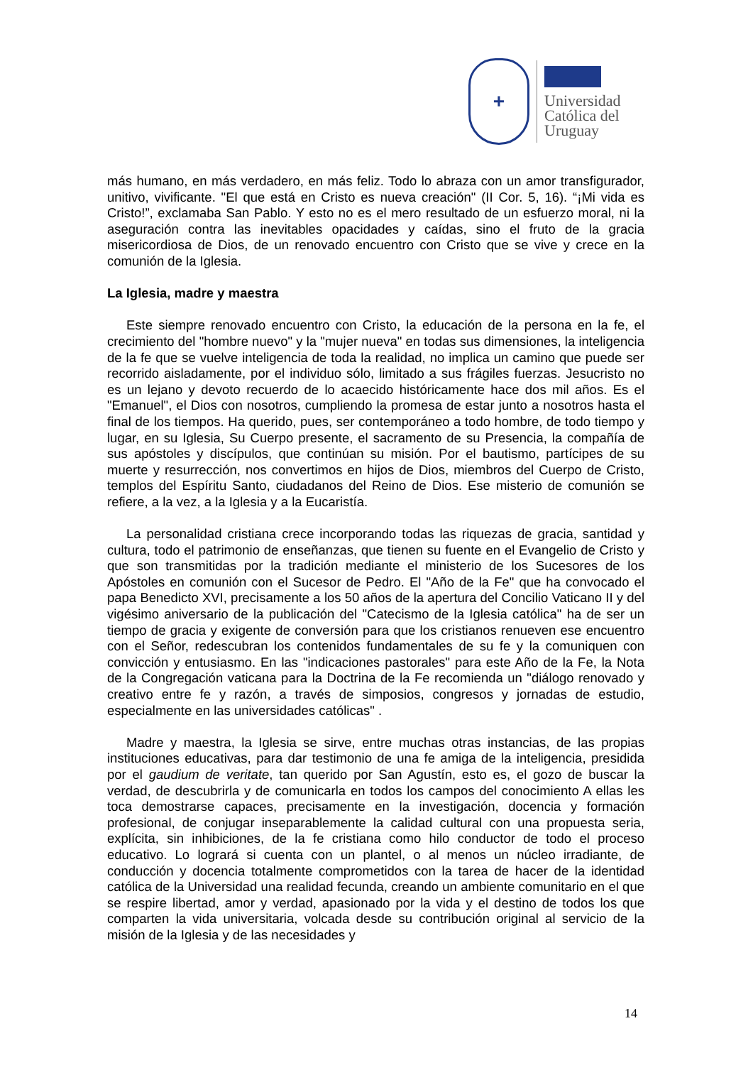+
Universidad
Católica del
Uruguay
más humano, en más verdadero, en más feliz. Todo lo abraza con un amor transfigurador, unitivo, vivificante. "El que está en Cristo es nueva creación" (II Cor. 5, 16). “¡Mi vida es Cristo!”, exclamaba San Pablo. Y esto no es el mero resultado de un esfuerzo moral, ni la aseguración contra las inevitables opacidades y caídas, sino el fruto de la gracia misericordiosa de Dios, de un renovado encuentro con Cristo que se vive y crece en la comunión de la Iglesia.
La Iglesia, madre y maestra
Este siempre renovado encuentro con Cristo, la educación de la persona en la fe, el crecimiento del "hombre nuevo" y la "mujer nueva" en todas sus dimensiones, la inteligencia de la fe que se vuelve inteligencia de toda la realidad, no implica un camino que puede ser recorrido aisladamente, por el individuo sólo, limitado a sus frágiles fuerzas. Jesucristo no es un lejano y devoto recuerdo de lo acaecido históricamente hace dos mil años. Es el "Emanuel", el Dios con nosotros, cumpliendo la promesa de estar junto a nosotros hasta el final de los tiempos. Ha querido, pues, ser contemporáneo a todo hombre, de todo tiempo y lugar, en su Iglesia, Su Cuerpo presente, el sacramento de su Presencia, la compañía de sus apóstoles y discípulos, que continúan su misión. Por el bautismo, partícipes de su muerte y resurrección, nos convertimos en hijos de Dios, miembros del Cuerpo de Cristo, templos del Espíritu Santo, ciudadanos del Reino de Dios. Ese misterio de comunión se refiere, a la vez, a la Iglesia y a la Eucaristía.
La personalidad cristiana crece incorporando todas las riquezas de gracia, santidad y cultura, todo el patrimonio de enseñanzas, que tienen su fuente en el Evangelio de Cristo y que son transmitidas por la tradición mediante el ministerio de los Sucesores de los Apóstoles en comunión con el Sucesor de Pedro. El "Año de la Fe" que ha convocado el papa Benedicto XVI, precisamente a los 50 años de la apertura del Concilio Vaticano II y del vigésimo aniversario de la publicación del "Catecismo de la Iglesia católica" ha de ser un tiempo de gracia y exigente de conversión para que los cristianos renueven ese encuentro con el Señor, redescubran los contenidos fundamentales de su fe y la comuniquen con convicción y entusiasmo. En las "indicaciones pastorales" para este Año de la Fe, la Nota de la Congregación vaticana para la Doctrina de la Fe recomienda un "diálogo renovado y creativo entre fe y razón, a través de simposios, congresos y jornadas de estudio, especialmente en las universidades católicas" .
Madre y maestra, la Iglesia se sirve, entre muchas otras instancias, de las propias instituciones educativas, para dar testimonio de una fe amiga de la inteligencia, presidida por el gaudium de veritate, tan querido por San Agustín, esto es, el gozo de buscar la verdad, de descubrirla y de comunicarla en todos los campos del conocimiento A ellas les toca demostrarse capaces, precisamente en la investigación, docencia y formación profesional, de conjugar inseparablemente la calidad cultural con una propuesta seria, explícita, sin inhibiciones, de la fe cristiana como hilo conductor de todo el proceso educativo. Lo logrará si cuenta con un plantel, o al menos un núcleo irradiante, de conducción y docencia totalmente comprometidos con la tarea de hacer de la identidad católica de la Universidad una realidad fecunda, creando un ambiente comunitario en el que se respire libertad, amor y verdad, apasionado por la vida y el destino de todos los que comparten la vida universitaria, volcada desde su contribución original al servicio de la misión de la Iglesia y de las necesidades y
14